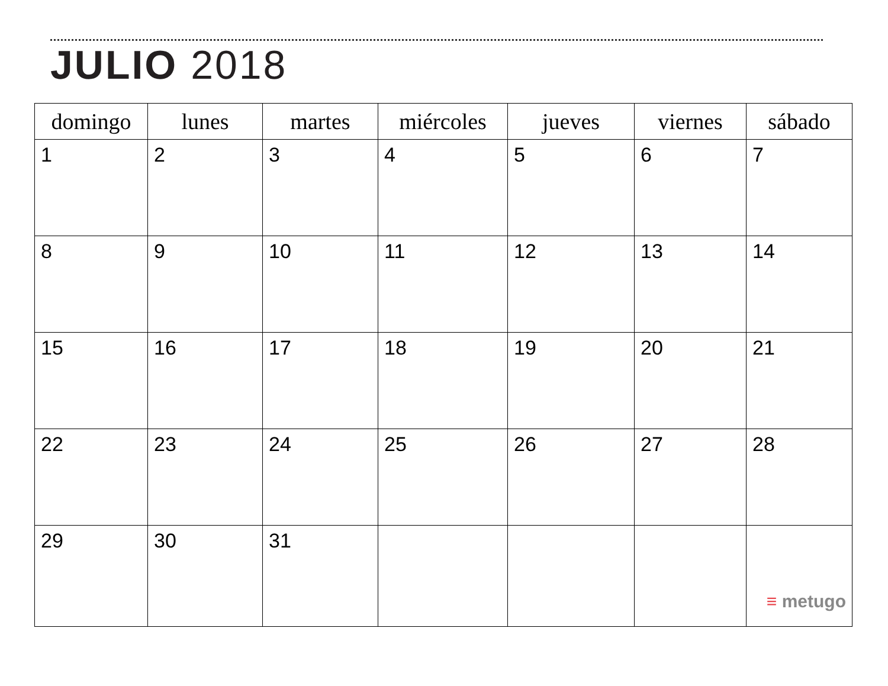JULIO 2018
| domingo | lunes | martes | miércoles | jueves | viernes | sábado |
| --- | --- | --- | --- | --- | --- | --- |
| 1 | 2 | 3 | 4 | 5 | 6 | 7 |
| 8 | 9 | 10 | 11 | 12 | 13 | 14 |
| 15 | 16 | 17 | 18 | 19 | 20 | 21 |
| 22 | 23 | 24 | 25 | 26 | 27 | 28 |
| 29 | 30 | 31 | | | | ≡ metugo |